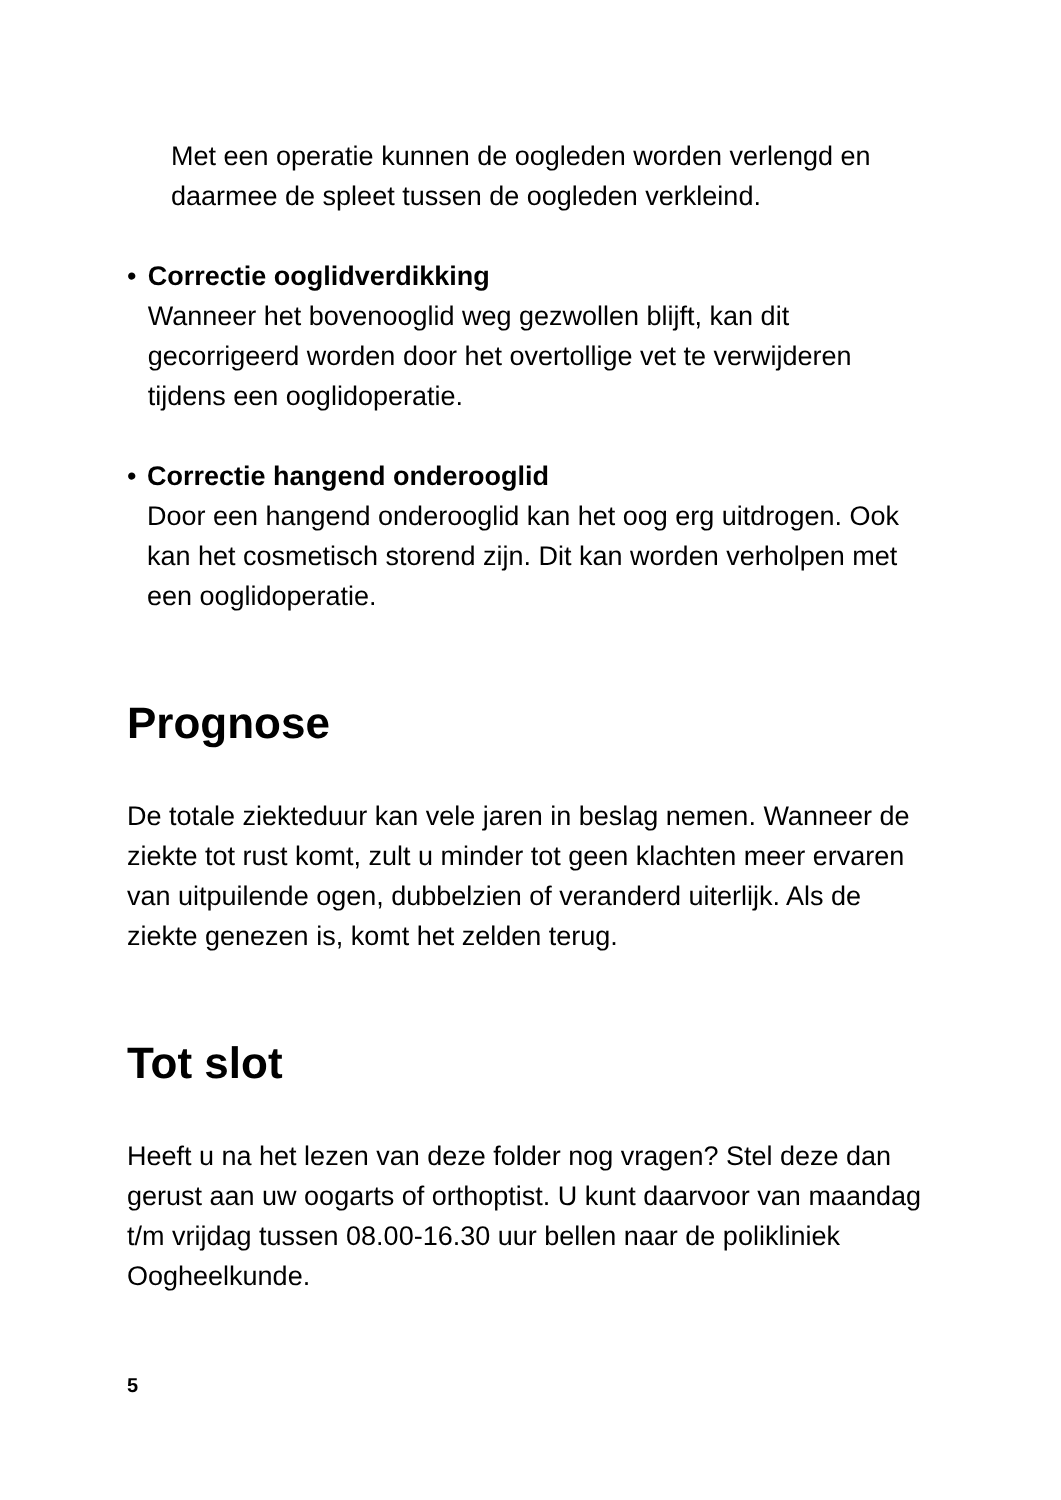Met een operatie kunnen de oogleden worden verlengd en daarmee de spleet tussen de oogleden verkleind.
• Correctie ooglidverdikking
Wanneer het bovenooglid weg gezwollen blijft, kan dit gecorrigeerd worden door het overtollige vet te verwijderen tijdens een ooglidoperatie.
• Correctie hangend onderooglid
Door een hangend onderooglid kan het oog erg uitdrogen. Ook kan het cosmetisch storend zijn. Dit kan worden verholpen met een ooglidoperatie.
Prognose
De totale ziekteduur kan vele jaren in beslag nemen. Wanneer de ziekte tot rust komt, zult u minder tot geen klachten meer ervaren van uitpuilende ogen, dubbelzien of veranderd uiterlijk. Als de ziekte genezen is, komt het zelden terug.
Tot slot
Heeft u na het lezen van deze folder nog vragen? Stel deze dan gerust aan uw oogarts of orthoptist. U kunt daarvoor van maandag t/m vrijdag tussen 08.00-16.30 uur bellen naar de polikliniek Oogheelkunde.
5